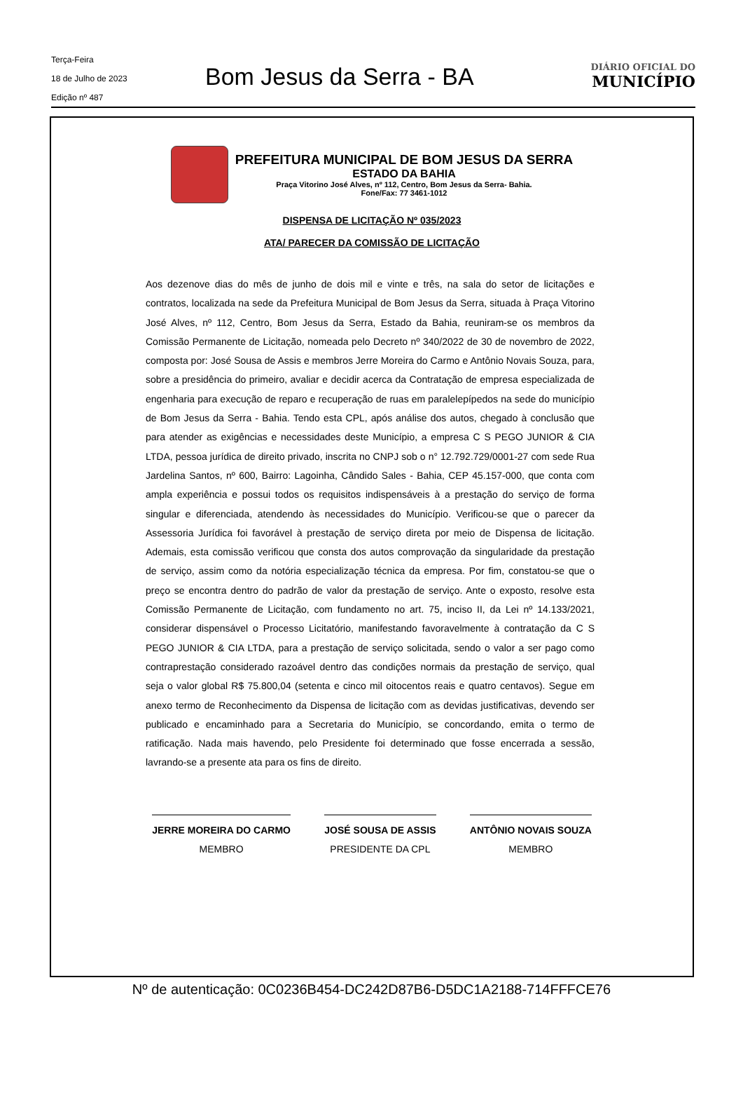Terça-Feira
18 de Julho de 2023
Edição nº 487
Bom Jesus da Serra - BA
DIÁRIO OFICIAL DO
MUNICÍPIO
PREFEITURA MUNICIPAL DE BOM JESUS DA SERRA
ESTADO DA BAHIA
Praça Vitorino José Alves, nº 112, Centro, Bom Jesus da Serra- Bahia.
Fone/Fax: 77 3461-1012
DISPENSA DE LICITAÇÃO Nº 035/2023
ATA/ PARECER DA COMISSÃO DE LICITAÇÃO
Aos dezenove dias do mês de junho de dois mil e vinte e três, na sala do setor de licitações e contratos, localizada na sede da Prefeitura Municipal de Bom Jesus da Serra, situada à Praça Vitorino José Alves, nº 112, Centro, Bom Jesus da Serra, Estado da Bahia, reuniram-se os membros da Comissão Permanente de Licitação, nomeada pelo Decreto nº 340/2022 de 30 de novembro de 2022, composta por: José Sousa de Assis e membros Jerre Moreira do Carmo e Antônio Novais Souza, para, sobre a presidência do primeiro, avaliar e decidir acerca da Contratação de empresa especializada de engenharia para execução de reparo e recuperação de ruas em paralelepípedos na sede do município de Bom Jesus da Serra - Bahia. Tendo esta CPL, após análise dos autos, chegado à conclusão que para atender as exigências e necessidades deste Município, a empresa C S PEGO JUNIOR & CIA LTDA, pessoa jurídica de direito privado, inscrita no CNPJ sob o n° 12.792.729/0001-27 com sede Rua Jardelina Santos, nº 600, Bairro: Lagoinha, Cândido Sales - Bahia, CEP 45.157-000, que conta com ampla experiência e possui todos os requisitos indispensáveis à a prestação do serviço de forma singular e diferenciada, atendendo às necessidades do Município. Verificou-se que o parecer da Assessoria Jurídica foi favorável à prestação de serviço direta por meio de Dispensa de licitação. Ademais, esta comissão verificou que consta dos autos comprovação da singularidade da prestação de serviço, assim como da notória especialização técnica da empresa. Por fim, constatou-se que o preço se encontra dentro do padrão de valor da prestação de serviço. Ante o exposto, resolve esta Comissão Permanente de Licitação, com fundamento no art. 75, inciso II, da Lei nº 14.133/2021, considerar dispensável o Processo Licitatório, manifestando favoravelmente à contratação da C S PEGO JUNIOR & CIA LTDA, para a prestação de serviço solicitada, sendo o valor a ser pago como contraprestação considerado razoável dentro das condições normais da prestação de serviço, qual seja o valor global R$ 75.800,04 (setenta e cinco mil oitocentos reais e quatro centavos). Segue em anexo termo de Reconhecimento da Dispensa de licitação com as devidas justificativas, devendo ser publicado e encaminhado para a Secretaria do Município, se concordando, emita o termo de ratificação. Nada mais havendo, pelo Presidente foi determinado que fosse encerrada a sessão, lavrando-se a presente ata para os fins de direito.
JERRE MOREIRA DO CARMO
MEMBRO
JOSÉ SOUSA DE ASSIS
PRESIDENTE DA CPL
ANTÔNIO NOVAIS SOUZA
MEMBRO
Nº de autenticação: 0C0236B454-DC242D87B6-D5DC1A2188-714FFFCE76